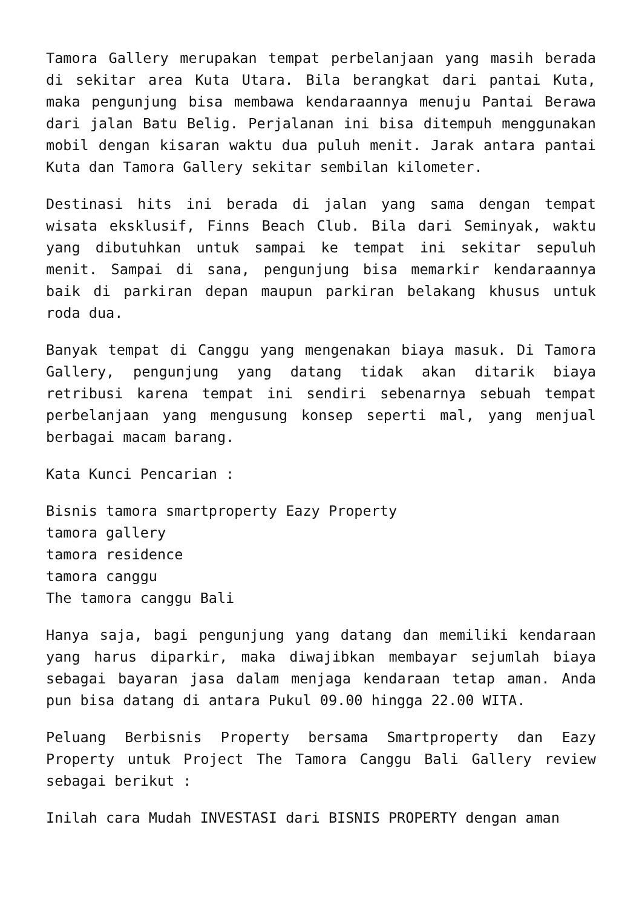Tamora Gallery merupakan tempat perbelanjaan yang masih berada di sekitar area Kuta Utara. Bila berangkat dari pantai Kuta, maka pengunjung bisa membawa kendaraannya menuju Pantai Berawa dari jalan Batu Belig. Perjalanan ini bisa ditempuh menggunakan mobil dengan kisaran waktu dua puluh menit. Jarak antara pantai Kuta dan Tamora Gallery sekitar sembilan kilometer.
Destinasi hits ini berada di jalan yang sama dengan tempat wisata eksklusif, Finns Beach Club. Bila dari Seminyak, waktu yang dibutuhkan untuk sampai ke tempat ini sekitar sepuluh menit. Sampai di sana, pengunjung bisa memarkir kendaraannya baik di parkiran depan maupun parkiran belakang khusus untuk roda dua.
Banyak tempat di Canggu yang mengenakan biaya masuk. Di Tamora Gallery, pengunjung yang datang tidak akan ditarik biaya retribusi karena tempat ini sendiri sebenarnya sebuah tempat perbelanjaan yang mengusung konsep seperti mal, yang menjual berbagai macam barang.
Kata Kunci Pencarian :
Bisnis tamora smartproperty Eazy Property
tamora gallery
tamora residence
tamora canggu
The tamora canggu Bali
Hanya saja, bagi pengunjung yang datang dan memiliki kendaraan yang harus diparkir, maka diwajibkan membayar sejumlah biaya sebagai bayaran jasa dalam menjaga kendaraan tetap aman. Anda pun bisa datang di antara Pukul 09.00 hingga 22.00 WITA.
Peluang Berbisnis Property bersama Smartproperty dan Eazy Property untuk Project The Tamora Canggu Bali Gallery review sebagai berikut :
Inilah cara Mudah INVESTASI dari BISNIS PROPERTY dengan aman